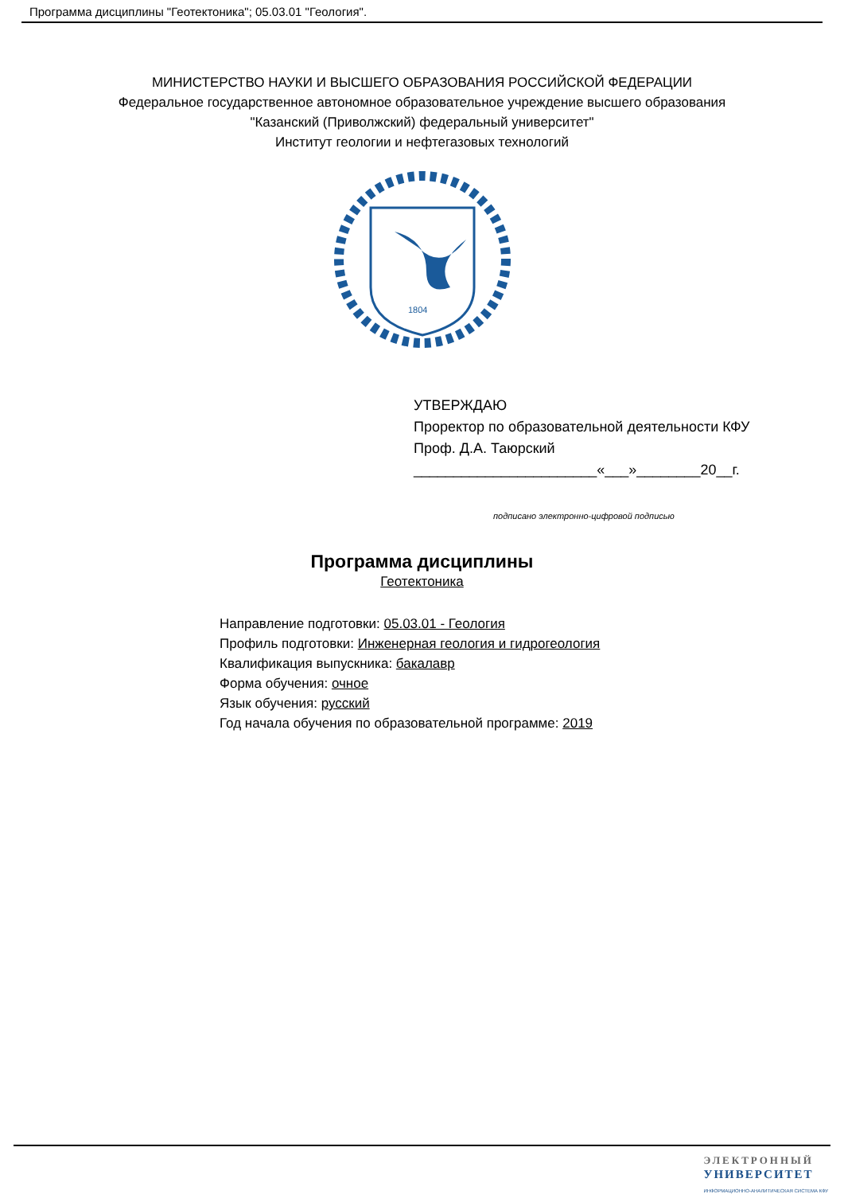Программа дисциплины "Геотектоника"; 05.03.01 "Геология".
МИНИСТЕРСТВО НАУКИ И ВЫСШЕГО ОБРАЗОВАНИЯ РОССИЙСКОЙ ФЕДЕРАЦИИ
Федеральное государственное автономное образовательное учреждение высшего образования
"Казанский (Приволжский) федеральный университет"
Институт геологии и нефтегазовых технологий
1804
УТВЕРЖДАЮ
Проректор по образовательной деятельности КФУ
Проф. Д.А. Таюрский
_______________________«___»________20__г.
подписано электронно-цифровой подписью
Программа дисциплины
Геотектоника
Направление подготовки: 05.03.01 - Геология
Профиль подготовки: Инженерная геология и гидрогеология
Квалификация выпускника: бакалавр
Форма обучения: очное
Язык обучения: русский
Год начала обучения по образовательной программе: 2019
ЭЛЕКТРОННЫЙ
УНИВЕРСИТЕТ
ИНФОРМАЦИОННО-АНАЛИТИЧЕСКАЯ СИСТЕМА КФУ